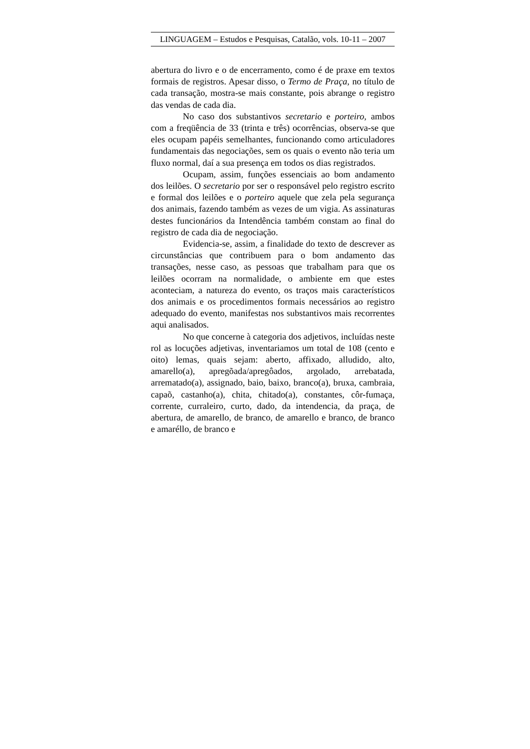LINGUAGEM – Estudos e Pesquisas, Catalão, vols. 10-11 – 2007
abertura do livro e o de encerramento, como é de praxe em textos formais de registros. Apesar disso, o Termo de Praça, no título de cada transação, mostra-se mais constante, pois abrange o registro das vendas de cada dia.
No caso dos substantivos secretario e porteiro, ambos com a freqüência de 33 (trinta e três) ocorrências, observa-se que eles ocupam papéis semelhantes, funcionando como articuladores fundamentais das negociações, sem os quais o evento não teria um fluxo normal, daí a sua presença em todos os dias registrados.
Ocupam, assim, funções essenciais ao bom andamento dos leilões. O secretario por ser o responsável pelo registro escrito e formal dos leilões e o porteiro aquele que zela pela segurança dos animais, fazendo também as vezes de um vigia. As assinaturas destes funcionários da Intendência também constam ao final do registro de cada dia de negociação.
Evidencia-se, assim, a finalidade do texto de descrever as circunstâncias que contribuem para o bom andamento das transações, nesse caso, as pessoas que trabalham para que os leilões ocorram na normalidade, o ambiente em que estes aconteciam, a natureza do evento, os traços mais característicos dos animais e os procedimentos formais necessários ao registro adequado do evento, manifestas nos substantivos mais recorrentes aqui analisados.
No que concerne à categoria dos adjetivos, incluídas neste rol as locuções adjetivas, inventariamos um total de 108 (cento e oito) lemas, quais sejam: aberto, affixado, alludido, alto, amarello(a), apregõada/apregôados, argolado, arrebatada, arrematado(a), assignado, baio, baixo, branco(a), bruxa, cambraia, capaõ, castanho(a), chita, chitado(a), constantes, côr-fumaça, corrente, curraleiro, curto, dado, da intendencia, da praça, de abertura, de amarello, de branco, de amarello e branco, de branco e amaréllo, de branco e